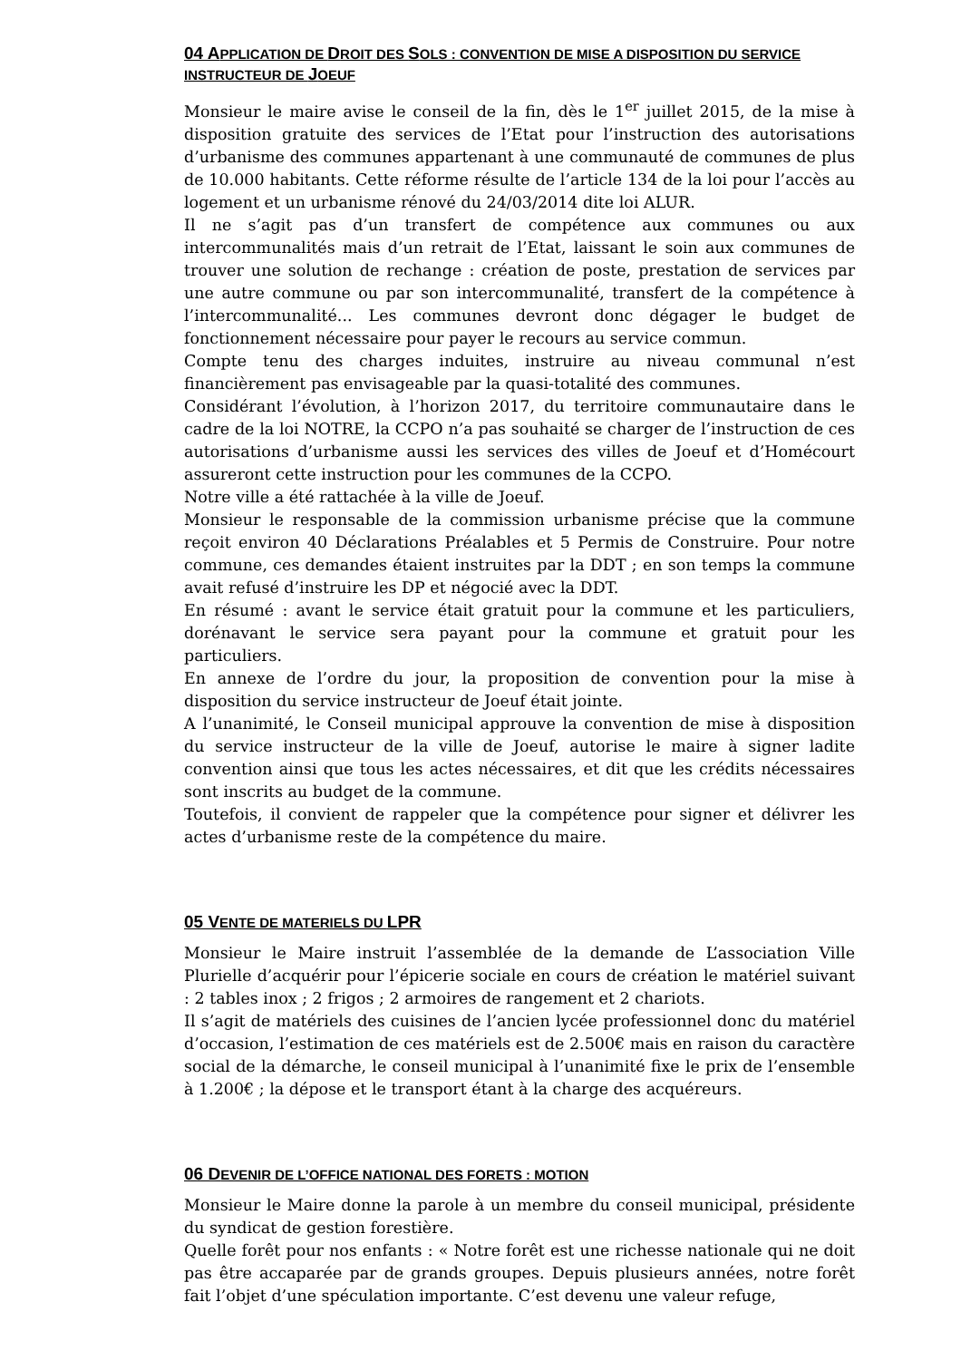04 APPLICATION DE DROIT DES SOLS : CONVENTION DE MISE A DISPOSITION DU SERVICE INSTRUCTEUR DE JOEUF
Monsieur le maire avise le conseil de la fin, dès le 1<sup>er</sup> juillet 2015, de la mise à disposition gratuite des services de l’Etat pour l’instruction des autorisations d’urbanisme des communes appartenant à une communauté de communes de plus de 10.000 habitants. Cette réforme résulte de l’article 134 de la loi pour l’accès au logement et un urbanisme rénové du 24/03/2014 dite loi ALUR.
Il ne s’agit pas d’un transfert de compétence aux communes ou aux intercommunalités mais d’un retrait de l’Etat, laissant le soin aux communes de trouver une solution de rechange : création de poste, prestation de services par une autre commune ou par son intercommunalité, transfert de la compétence à l’intercommunalité... Les communes devront donc dégager le budget de fonctionnement nécessaire pour payer le recours au service commun.
Compte tenu des charges induites, instruire au niveau communal n’est financièrement pas envisageable par la quasi-totalité des communes.
Considérant l’évolution, à l’horizon 2017, du territoire communautaire dans le cadre de la loi NOTRE, la CCPO n’a pas souhaité se charger de l’instruction de ces autorisations d’urbanisme aussi les services des villes de Joeuf et d’Homécourt assureront cette instruction pour les communes de la CCPO.
Notre ville a été rattachée à la ville de Joeuf.
Monsieur le responsable de la commission urbanisme précise que la commune reçoit environ 40 Déclarations Préalables et 5 Permis de Construire. Pour notre commune, ces demandes étaient instruites par la DDT ; en son temps la commune avait refusé d’instruire les DP et négocié avec la DDT.
En résumé : avant le service était gratuit pour la commune et les particuliers, dorénavant le service sera payant pour la commune et gratuit pour les particuliers.
En annexe de l’ordre du jour, la proposition de convention pour la mise à disposition du service instructeur de Joeuf était jointe.
A l’unanimité, le Conseil municipal approuve la convention de mise à disposition du service instructeur de la ville de Joeuf, autorise le maire à signer ladite convention ainsi que tous les actes nécessaires, et dit que les crédits nécessaires sont inscrits au budget de la commune.
Toutefois, il convient de rappeler que la compétence pour signer et délivrer les actes d’urbanisme reste de la compétence du maire.
05 VENTE DE MATERIELS DU LPR
Monsieur le Maire instruit l’assemblée de la demande de L’association Ville Plurielle d’acquérir pour l’épicerie sociale en cours de création le matériel suivant : 2 tables inox ; 2 frigos ; 2 armoires de rangement et 2 chariots.
Il s’agit de matériels des cuisines de l’ancien lycée professionnel donc du matériel d’occasion, l’estimation de ces matériels est de 2.500€ mais en raison du caractère social de la démarche, le conseil municipal à l’unanimité fixe le prix de l’ensemble à 1.200€ ; la dépose et le transport étant à la charge des acquéreurs.
06 DEVENIR DE L’OFFICE NATIONAL DES FORETS : MOTION
Monsieur le Maire donne la parole à un membre du conseil municipal, présidente du syndicat de gestion forestière.
Quelle forêt pour nos enfants : « Notre forêt est une richesse nationale qui ne doit pas être accaparée par de grands groupes. Depuis plusieurs années, notre forêt fait l’objet d’une spéculation importante. C’est devenu une valeur refuge,